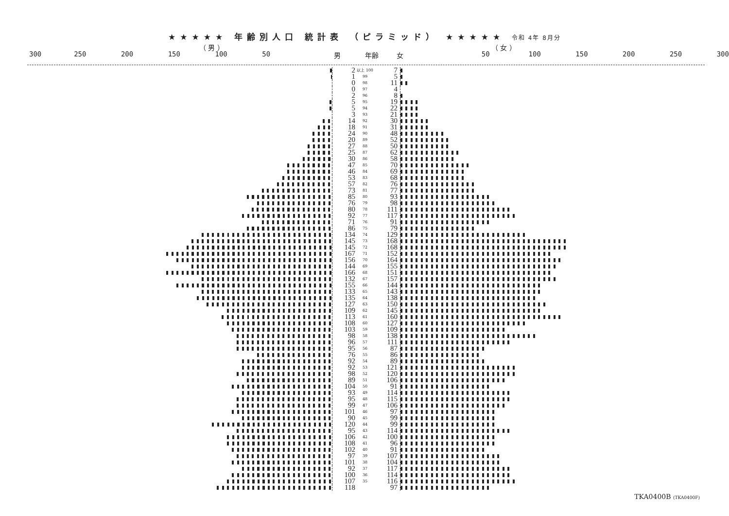★★★★★ 年齢別人口 統計表 （ピラミッド） ★★★★★ 令和 4年 8月分
（ 男 ） （ 女 ）
300 250 200 150 100 50 男 年齢 女 50 100 150 200 250 300
| | 2 | 以上 100 | 7 | |
| | 1 | 99 | 5 | |
| | 0 | 98 | 11 | |
| | 0 | 97 | 4 | |
| | 2 | 96 | 8 | |
| | 5 | 95 | 19 | |
| | 5 | 94 | 22 | |
| | 3 | 93 | 21 | |
| | 14 | 92 | 30 | |
| | 18 | 91 | 31 | |
| | 24 | 90 | 48 | |
| | 20 | 89 | 52 | |
| | 27 | 88 | 50 | |
| | 25 | 87 | 62 | |
| | 30 | 86 | 58 | |
| | 47 | 85 | 70 | |
| | 46 | 84 | 69 | |
| | 53 | 83 | 68 | |
| | 57 | 82 | 76 | |
| | 73 | 81 | 77 | |
| | 85 | 80 | 93 | |
| | 76 | 79 | 98 | |
| | 80 | 78 | 111 | |
| | 92 | 77 | 117 | |
| | 71 | 76 | 91 | |
| | 86 | 75 | 79 | |
| | 134 | 74 | 129 | |
| | 145 | 73 | 168 | |
| | 145 | 72 | 168 | |
| | 167 | 71 | 152 | |
| | 156 | 70 | 164 | |
| | 144 | 69 | 155 | |
| | 166 | 68 | 151 | |
| | 132 | 67 | 157 | |
| | 155 | 66 | 144 | |
| | 133 | 65 | 143 | |
| | 135 | 64 | 138 | |
| | 127 | 63 | 150 | |
| | 109 | 62 | 145 | |
| | 113 | 61 | 160 | |
| | 108 | 60 | 127 | |
| | 103 | 59 | 109 | |
| | 98 | 58 | 138 | |
| | 96 | 57 | 111 | |
| | 95 | 56 | 87 | |
| | 76 | 55 | 86 | |
| | 92 | 54 | 89 | |
| | 92 | 53 | 121 | |
| | 98 | 52 | 120 | |
| | 89 | 51 | 106 | |
| | 104 | 50 | 91 | |
| | 93 | 49 | 114 | |
| | 95 | 48 | 115 | |
| | 99 | 47 | 106 | |
| | 101 | 46 | 97 | |
| | 90 | 45 | 99 | |
| | 120 | 44 | 99 | |
| | 95 | 43 | 114 | |
| | 106 | 42 | 100 | |
| | 108 | 41 | 96 | |
| | 102 | 40 | 91 | |
| | 97 | 39 | 107 | |
| | 101 | 38 | 104 | |
| | 92 | 37 | 117 | |
| | 100 | 36 | 114 | |
| | 107 | 35 | 116 | |
| | 118 | | 97 | |
TKA0400B (TKA0400F)